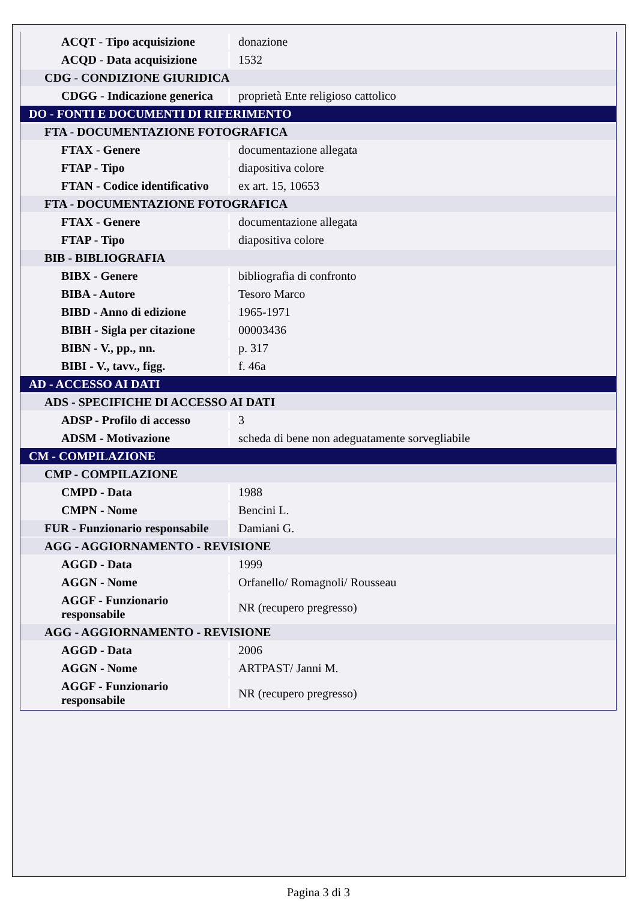| ACQT - Tipo acquisizione | donazione |
| ACQD - Data acquisizione | 1532 |
| CDG - CONDIZIONE GIURIDICA | |
| CDGG - Indicazione generica | proprietà Ente religioso cattolico |
| DO - FONTI E DOCUMENTI DI RIFERIMENTO | |
| FTA - DOCUMENTAZIONE FOTOGRAFICA | |
| FTAX - Genere | documentazione allegata |
| FTAP - Tipo | diapositiva colore |
| FTAN - Codice identificativo | ex art. 15, 10653 |
| FTA - DOCUMENTAZIONE FOTOGRAFICA | |
| FTAX - Genere | documentazione allegata |
| FTAP - Tipo | diapositiva colore |
| BIB - BIBLIOGRAFIA | |
| BIBX - Genere | bibliografia di confronto |
| BIBA - Autore | Tesoro Marco |
| BIBD - Anno di edizione | 1965-1971 |
| BIBH - Sigla per citazione | 00003436 |
| BIBN - V., pp., nn. | p. 317 |
| BIBI - V., tavv., figg. | f. 46a |
| AD - ACCESSO AI DATI | |
| ADS - SPECIFICHE DI ACCESSO AI DATI | |
| ADSP - Profilo di accesso | 3 |
| ADSM - Motivazione | scheda di bene non adeguatamente sorvegliabile |
| CM - COMPILAZIONE | |
| CMP - COMPILAZIONE | |
| CMPD - Data | 1988 |
| CMPN - Nome | Bencini L. |
| FUR - Funzionario responsabile | Damiani G. |
| AGG - AGGIORNAMENTO - REVISIONE | |
| AGGD - Data | 1999 |
| AGGN - Nome | Orfanello/ Romagnoli/ Rousseau |
| AGGF - Funzionario responsabile | NR (recupero pregresso) |
| AGG - AGGIORNAMENTO - REVISIONE | |
| AGGD - Data | 2006 |
| AGGN - Nome | ARTPAST/ Janni M. |
| AGGF - Funzionario responsabile | NR (recupero pregresso) |
Pagina 3 di 3